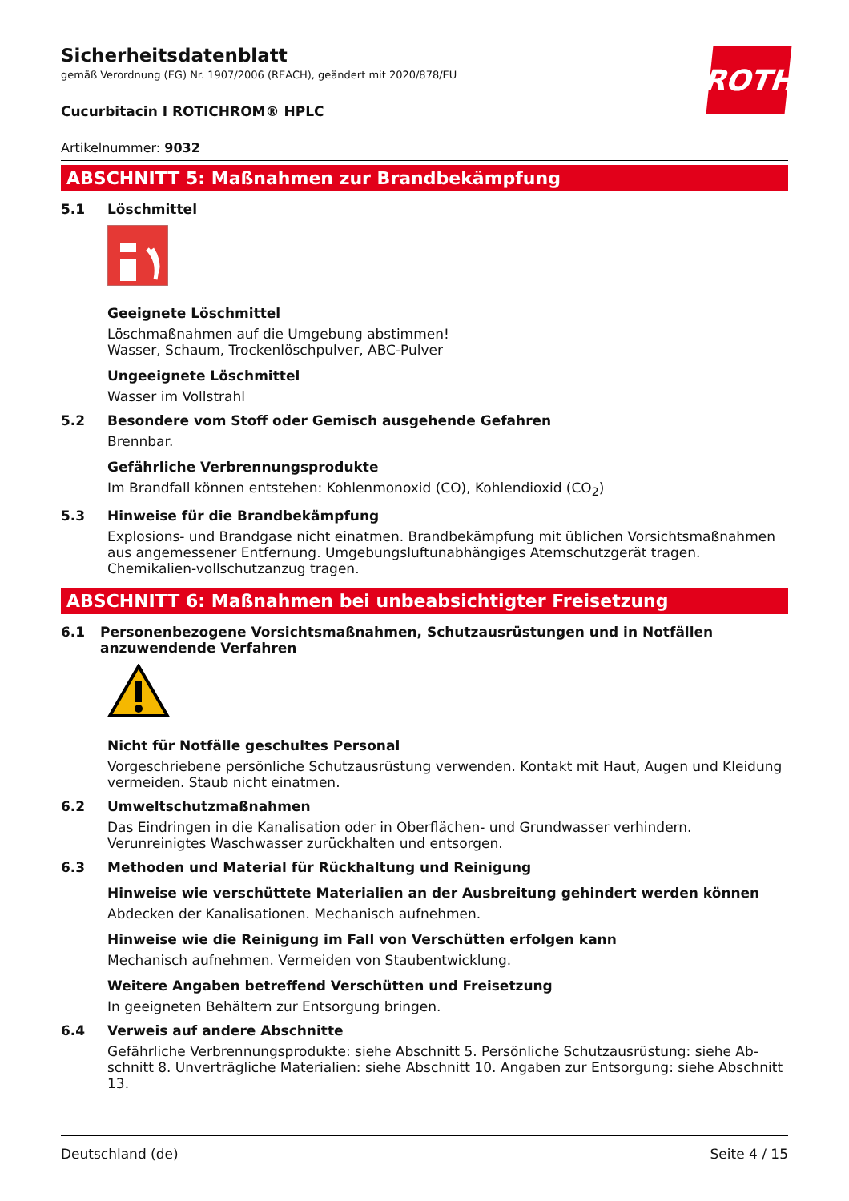ROTH
Sicherheitsdatenblatt
gemäß Verordnung (EG) Nr. 1907/2006 (REACH), geändert mit 2020/878/EU
Cucurbitacin I ROTICHROM® HPLC
Artikelnummer: 9032
ABSCHNITT 5: Maßnahmen zur Brandbekämpfung
5.1 Löschmittel
Geeignete Löschmittel
Löschmaßnahmen auf die Umgebung abstimmen!
Wasser, Schaum, Trockenlöschpulver, ABC-Pulver
Ungeeignete Löschmittel
Wasser im Vollstrahl
5.2 Besondere vom Stoff oder Gemisch ausgehende Gefahren
Brennbar.
Gefährliche Verbrennungsprodukte
Im Brandfall können entstehen: Kohlenmonoxid (CO), Kohlendioxid (CO<sub>2</sub>)
5.3 Hinweise für die Brandbekämpfung
Explosions- und Brandgase nicht einatmen. Brandbekämpfung mit üblichen Vorsichtsmaßnahmen aus angemessener Entfernung. Umgebungsluftunabhängiges Atemschutzgerät tragen. Chemikalien-vollschutzanzug tragen.
ABSCHNITT 6: Maßnahmen bei unbeabsichtigter Freisetzung
6.1 Personenbezogene Vorsichtsmaßnahmen, Schutzausrüstungen und in Notfällen anzuwendende Verfahren
Nicht für Notfälle geschultes Personal
Vorgeschriebene persönliche Schutzausrüstung verwenden. Kontakt mit Haut, Augen und Kleidung vermeiden. Staub nicht einatmen.
6.2 Umweltschutzmaßnahmen
Das Eindringen in die Kanalisation oder in Oberflächen- und Grundwasser verhindern. Verunreinigtes Waschwasser zurückhalten und entsorgen.
6.3 Methoden und Material für Rückhaltung und Reinigung
Hinweise wie verschüttete Materialien an der Ausbreitung gehindert werden können
Abdecken der Kanalisationen. Mechanisch aufnehmen.
Hinweise wie die Reinigung im Fall von Verschütten erfolgen kann
Mechanisch aufnehmen. Vermeiden von Staubentwicklung.
Weitere Angaben betreffend Verschütten und Freisetzung
In geeigneten Behältern zur Entsorgung bringen.
6.4 Verweis auf andere Abschnitte
Gefährliche Verbrennungsprodukte: siehe Abschnitt 5. Persönliche Schutzausrüstung: siehe Ab-schnitt 8. Unverträgliche Materialien: siehe Abschnitt 10. Angaben zur Entsorgung: siehe Abschnitt 13.
Deutschland (de) Seite 4 / 15